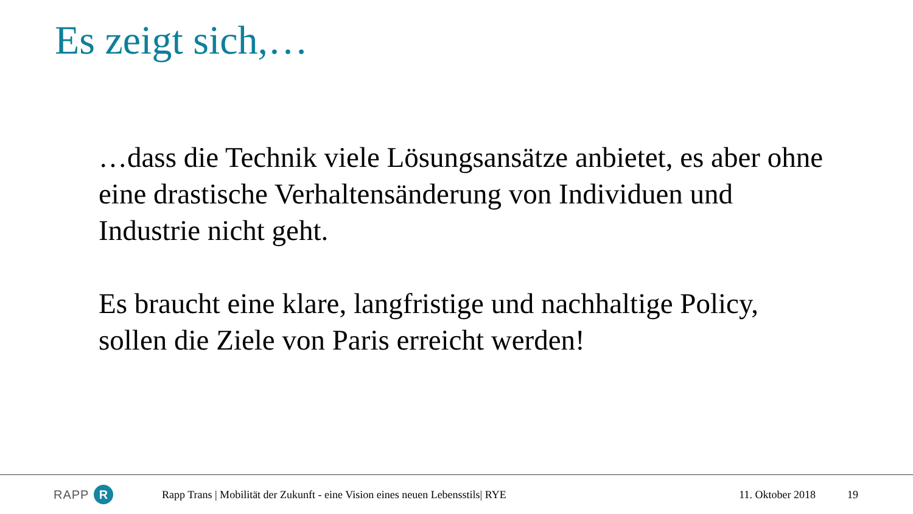Es zeigt sich,…
…dass die Technik viele Lösungsansätze anbietet, es aber ohne eine drastische Verhaltensänderung von Individuen und Industrie nicht geht.
Es braucht eine klare, langfristige und nachhaltige Policy, sollen die Ziele von Paris erreicht werden!
RAPP R
Rapp Trans | Mobilität der Zukunft - eine Vision eines neuen Lebensstils| RYE
11. Oktober 2018 19